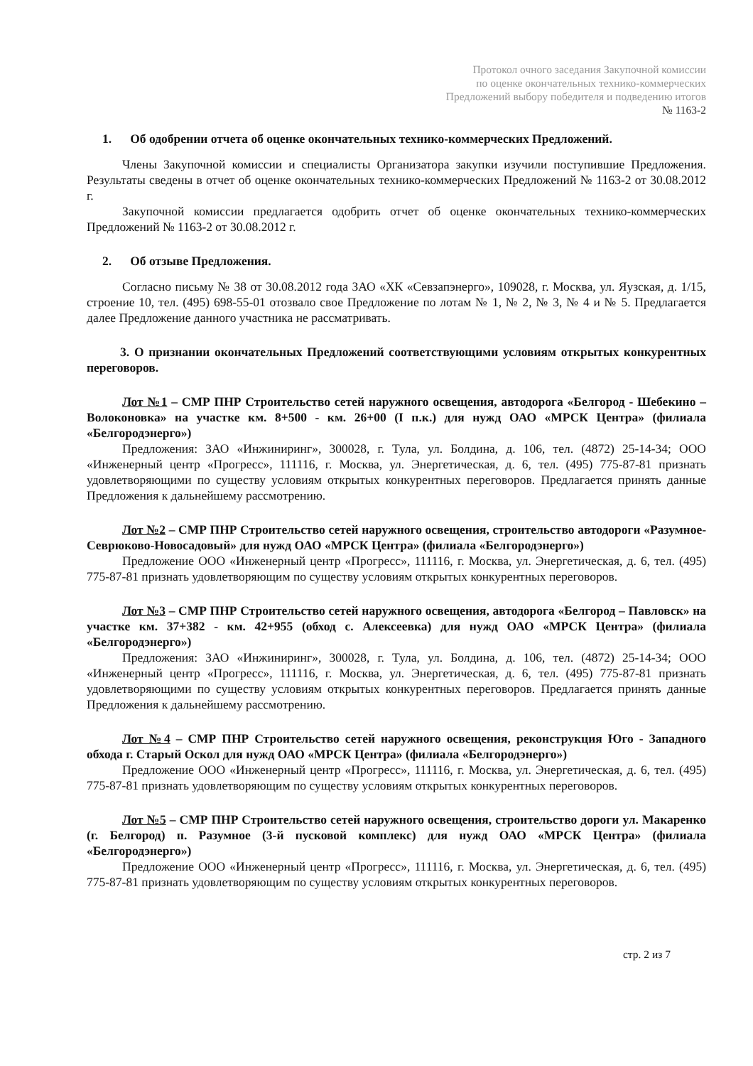Протокол очного заседания Закупочной комиссии
по оценке окончательных технико-коммерческих
Предложений выбору победителя и подведению итогов
№ 1163-2
1. Об одобрении отчета об оценке окончательных технико-коммерческих Предложений.
Члены Закупочной комиссии и специалисты Организатора закупки изучили поступившие Предложения. Результаты сведены в отчет об оценке окончательных технико-коммерческих Предложений № 1163-2 от 30.08.2012 г.
Закупочной комиссии предлагается одобрить отчет об оценке окончательных технико-коммерческих Предложений № 1163-2 от 30.08.2012 г.
2. Об отзыве Предложения.
Согласно письму № 38 от 30.08.2012 года ЗАО «ХК «Севзапэнерго», 109028, г. Москва, ул. Яузская, д. 1/15, строение 10, тел. (495) 698-55-01 отозвало свое Предложение по лотам № 1, № 2, № 3, № 4 и № 5. Предлагается далее Предложение данного участника не рассматривать.
3. О признании окончательных Предложений соответствующими условиям открытых конкурентных переговоров.
Лот №1 – СМР ПНР Строительство сетей наружного освещения, автодорога «Белгород - Шебекино – Волоконовка» на участке км. 8+500 - км. 26+00 (I п.к.) для нужд ОАО «МРСК Центра» (филиала «Белгородэнерго»)
Предложения: ЗАО «Инжиниринг», 300028, г. Тула, ул. Болдина, д. 106, тел. (4872) 25-14-34; ООО «Инженерный центр «Прогресс», 111116, г. Москва, ул. Энергетическая, д. 6, тел. (495) 775-87-81 признать удовлетворяющими по существу условиям открытых конкурентных переговоров. Предлагается принять данные Предложения к дальнейшему рассмотрению.
Лот №2 – СМР ПНР Строительство сетей наружного освещения, строительство автодороги «Разумное-Севрюково-Новосадовый» для нужд ОАО «МРСК Центра» (филиала «Белгородэнерго»)
Предложение ООО «Инженерный центр «Прогресс», 111116, г. Москва, ул. Энергетическая, д. 6, тел. (495) 775-87-81 признать удовлетворяющим по существу условиям открытых конкурентных переговоров.
Лот №3 – СМР ПНР Строительство сетей наружного освещения, автодорога «Белгород – Павловск» на участке км. 37+382 - км. 42+955 (обход с. Алексеевка) для нужд ОАО «МРСК Центра» (филиала «Белгородэнерго»)
Предложения: ЗАО «Инжиниринг», 300028, г. Тула, ул. Болдина, д. 106, тел. (4872) 25-14-34; ООО «Инженерный центр «Прогресс», 111116, г. Москва, ул. Энергетическая, д. 6, тел. (495) 775-87-81 признать удовлетворяющими по существу условиям открытых конкурентных переговоров. Предлагается принять данные Предложения к дальнейшему рассмотрению.
Лот №4 – СМР ПНР Строительство сетей наружного освещения, реконструкция Юго - Западного обхода г. Старый Оскол для нужд ОАО «МРСК Центра» (филиала «Белгородэнерго»)
Предложение ООО «Инженерный центр «Прогресс», 111116, г. Москва, ул. Энергетическая, д. 6, тел. (495) 775-87-81 признать удовлетворяющим по существу условиям открытых конкурентных переговоров.
Лот №5 – СМР ПНР Строительство сетей наружного освещения, строительство дороги ул. Макаренко (г. Белгород) п. Разумное (3-й пусковой комплекс) для нужд ОАО «МРСК Центра» (филиала «Белгородэнерго»)
Предложение ООО «Инженерный центр «Прогресс», 111116, г. Москва, ул. Энергетическая, д. 6, тел. (495) 775-87-81 признать удовлетворяющим по существу условиям открытых конкурентных переговоров.
стр. 2 из 7